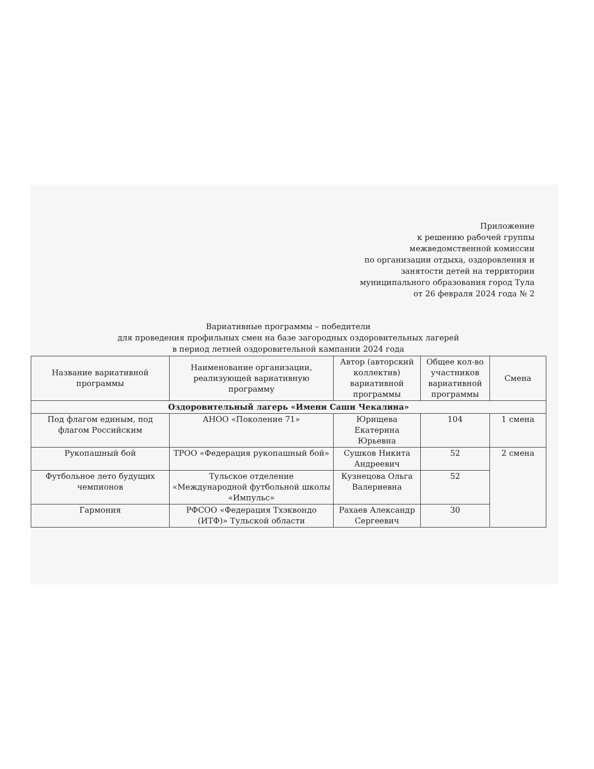Приложение
к решению рабочей группы
межведомственной комиссии
по организации отдыха, оздоровления и
занятости детей на территории
муниципального образования город Тула
от 26 февраля 2024 года № 2
Вариативные программы – победители
для проведения профильных смен на базе загородных оздоровительных лагерей
в период летней оздоровительной кампании 2024 года
| Название вариативной программы | Наименование организации, реализующей вариативную программу | Автор (авторский коллектив) вариативной программы | Общее кол-во участников вариативной программы | Смена |
| --- | --- | --- | --- | --- |
| Оздоровительный лагерь «Имени Саши Чекалина» | | | | |
| Под флагом единым, под флагом Российским | АНОО «Поколение 71» | Юрищева Екатерина Юрьевна | 104 | 1 смена |
| Рукопашный бой | ТРОО «Федерация рукопашный бой» | Сушков Никита Андреевич | 52 | 2 смена |
| Футбольное лето будущих чемпионов | Тульское отделение «Международной футбольной школы «Импульс» | Кузнецова Ольга Валериевна | 52 | |
| Гармония | РФСОО «Федерация Тхэквондо (ИТФ)» Тульской области | Рахаев Александр Сергеевич | 30 | |